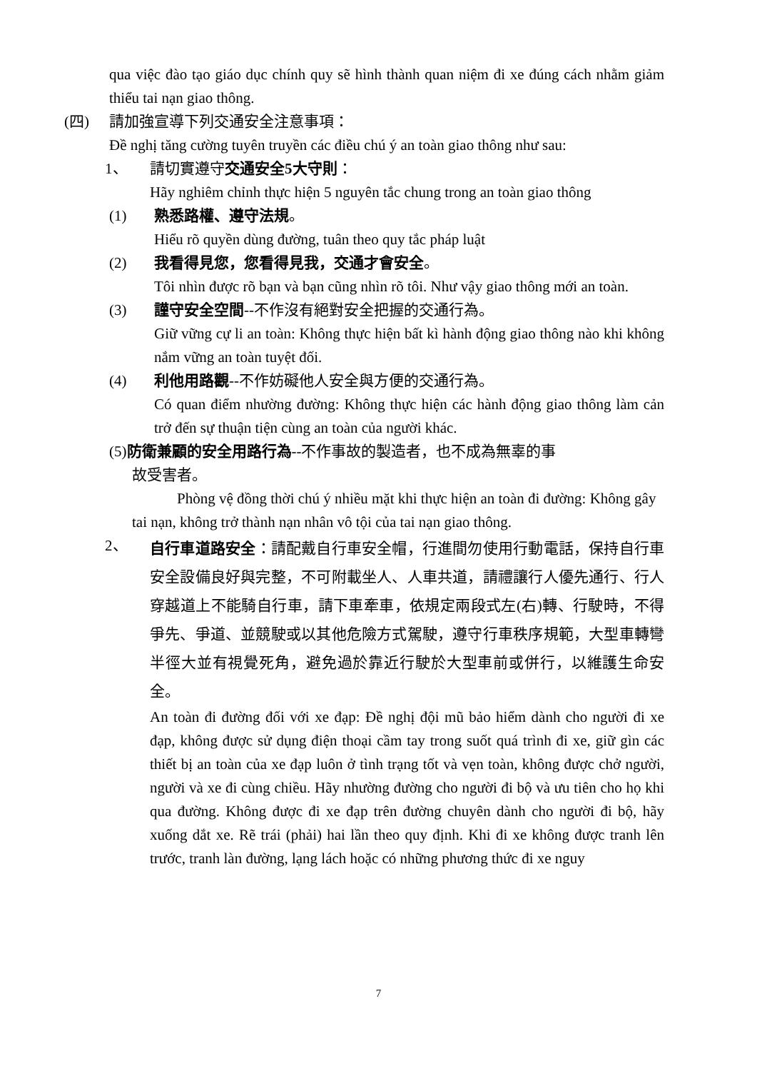qua việc đào tạo giáo dục chính quy sẽ hình thành quan niệm đi xe đúng cách nhằm giảm thiểu tai nạn giao thông.
(四) 請加強宣導下列交通安全注意事項：
Đề nghị tăng cường tuyên truyền các điều chú ý an toàn giao thông như sau:
1、 請切實遵守交通安全5大守則：
Hãy nghiêm chỉnh thực hiện 5 nguyên tắc chung trong an toàn giao thông
(1) 熟悉路權、遵守法規。
Hiểu rõ quyền dùng đường, tuân theo quy tắc pháp luật
(2) 我看得見您，您看得見我，交通才會安全。
Tôi nhìn được rõ bạn và bạn cũng nhìn rõ tôi. Như vậy giao thông mới an toàn.
(3) 謹守安全空間--不作沒有絕對安全把握的交通行為。
Giữ vững cự li an toàn: Không thực hiện bất kì hành động giao thông nào khi không nắm vững an toàn tuyệt đối.
(4) 利他用路觀--不作妨礙他人安全與方便的交通行為。
Có quan điểm nhường đường: Không thực hiện các hành động giao thông làm cản trở đến sự thuận tiện cùng an toàn của người khác.
(5)防衛兼顧的安全用路行為--不作事故的製造者，也不成為無辜的事
故受害者。
Phòng vệ đồng thời chú ý nhiều mặt khi thực hiện an toàn đi đường: Không gây tai nạn, không trở thành nạn nhân vô tội của tai nạn giao thông.
2、
自行車道路安全：請配戴自行車安全帽，行進間勿使用行動電話，保持自行車安全設備良好與完整，不可附載坐人、人車共道，請禮讓行人優先通行、行人穿越道上不能騎自行車，請下車牽車，依規定兩段式左(右)轉、行駛時，不得爭先、爭道、並競駛或以其他危險方式駕駛，遵守行車秩序規範，大型車轉彎半徑大並有視覺死角，避免過於靠近行駛於大型車前或併行，以維護生命安全。
An toàn đi đường đối với xe đạp: Đề nghị đội mũ bảo hiểm dành cho người đi xe đạp, không được sử dụng điện thoại cầm tay trong suốt quá trình đi xe, giữ gìn các thiết bị an toàn của xe đạp luôn ở tình trạng tốt và vẹn toàn, không được chở người, người và xe đi cùng chiều. Hãy nhường đường cho người đi bộ và ưu tiên cho họ khi qua đường. Không được đi xe đạp trên đường chuyên dành cho người đi bộ, hãy xuống dắt xe. Rẽ trái (phải) hai lần theo quy định. Khi đi xe không được tranh lên trước, tranh làn đường, lạng lách hoặc có những phương thức đi xe nguy
7